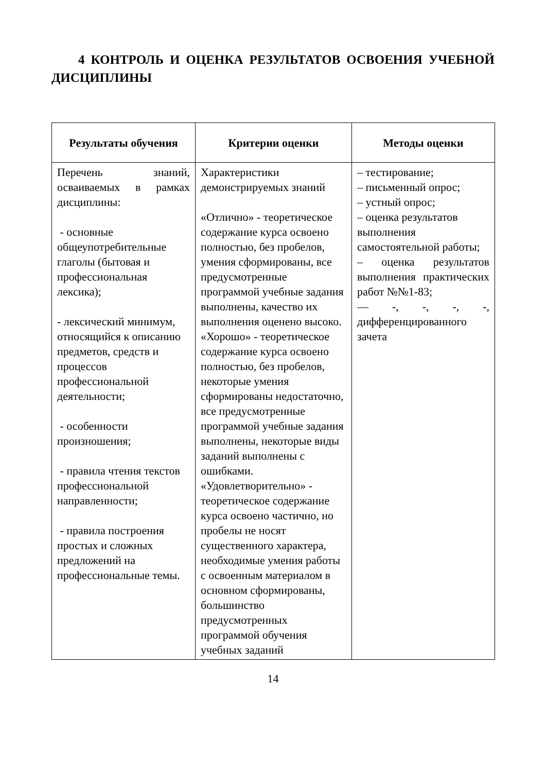4 КОНТРОЛЬ И ОЦЕНКА РЕЗУЛЬТАТОВ ОСВОЕНИЯ УЧЕБНОЙ ДИСЦИПЛИНЫ
| Результаты обучения | Критерии оценки | Методы оценки |
| --- | --- | --- |
| Перечень знаний, осваиваемых в рамках дисциплины: - основные общеупотребительные глаголы (бытовая и профессиональная лексика); - лексический минимум, относящийся к описанию предметов, средств и процессов профессиональной деятельности; - особенности произношения; - правила чтения текстов профессиональной направленности; - правила построения простых и сложных предложений на профессиональные темы. | Характеристики демонстрируемых знаний «Отлично» - теоретическое содержание курса освоено полностью, без пробелов, умения сформированы, все предусмотренные программой учебные задания выполнены, качество их выполнения оценено высоко. «Хорошо» - теоретическое содержание курса освоено полностью, без пробелов, некоторые умения сформированы недостаточно, все предусмотренные программой учебные задания выполнены, некоторые виды заданий выполнены с ошибками. «Удовлетворительно» - теоретическое содержание курса освоено частично, но пробелы не носят существенного характера, необходимые умения работы с освоенным материалом в основном сформированы, большинство предусмотренных программой обучения учебных заданий | – тестирование; – письменный опрос; – устный опрос; – оценка результатов выполнения самостоятельной работы; – оценка результатов выполнения практических работ №№1-83; — -, -, -, -, дифференцированного зачета |
14